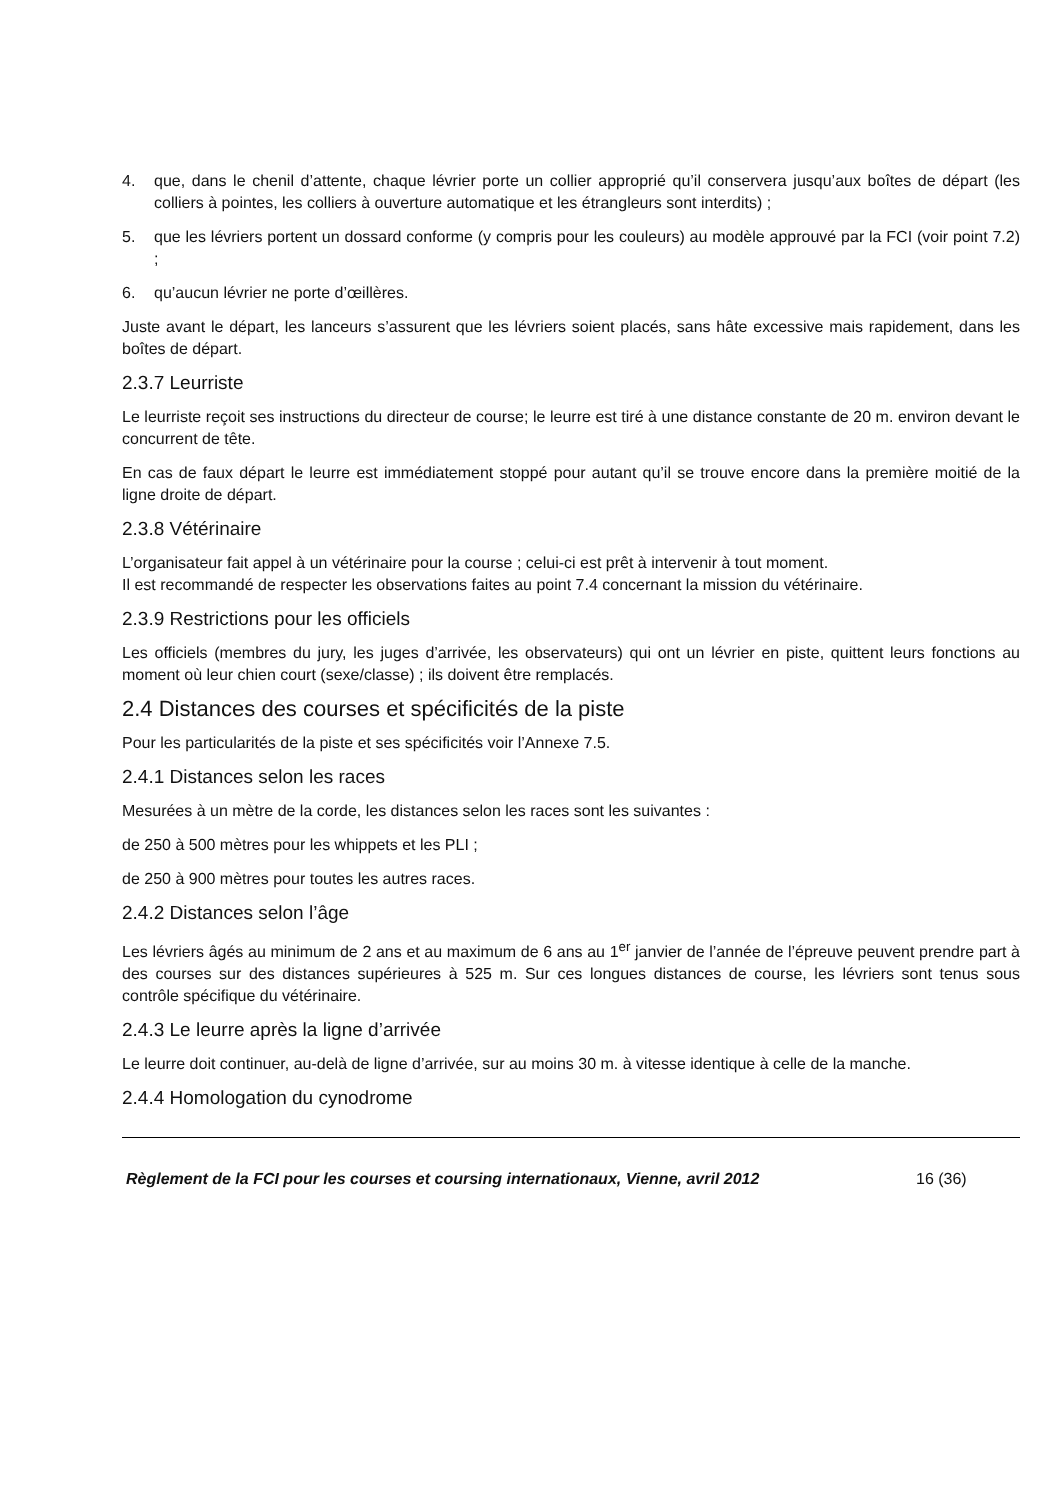4. que, dans le chenil d’attente, chaque lévrier porte un collier approprié qu’il conservera jusqu’aux boîtes de départ (les colliers à pointes, les colliers à ouverture automatique et les étrangleurs sont interdits) ;
5. que les lévriers portent un dossard conforme (y compris pour les couleurs) au modèle approuvé par la FCI (voir point 7.2) ;
6. qu’aucun lévrier ne porte d’œillères.
Juste avant le départ, les lanceurs s’assurent que les lévriers soient placés, sans hâte excessive mais rapidement, dans les boîtes de départ.
2.3.7 Leurriste
Le leurriste reçoit ses instructions du directeur de course; le leurre est tiré à une distance constante de 20 m. environ devant le concurrent de tête.
En cas de faux départ le leurre est immédiatement stoppé pour autant qu’il se trouve encore dans la première moitié de la ligne droite de départ.
2.3.8 Vétérinaire
L’organisateur fait appel à un vétérinaire pour la course ; celui-ci est prêt à intervenir à tout moment.
Il est recommandé de respecter les observations faites au point 7.4 concernant la mission du vétérinaire.
2.3.9 Restrictions pour les officiels
Les officiels (membres du jury, les juges d’arrivée, les observateurs) qui ont un lévrier en piste, quittent leurs fonctions au moment où leur chien court (sexe/classe) ; ils doivent être remplacés.
2.4 Distances des courses et spécificités de la piste
Pour les particularités de la piste et ses spécificités voir l’Annexe 7.5.
2.4.1 Distances selon les races
Mesurées à un mètre de la corde, les distances selon les races sont les suivantes :
de 250 à 500 mètres pour les whippets et les PLI ;
de 250 à 900 mètres pour toutes les autres races.
2.4.2 Distances selon l’âge
Les lévriers âgés au minimum de 2 ans et au maximum de 6 ans au 1<sup>er</sup> janvier de l’année de l’épreuve peuvent prendre part à des courses sur des distances supérieures à 525 m. Sur ces longues distances de course, les lévriers sont tenus sous contrôle spécifique du vétérinaire.
2.4.3 Le leurre après la ligne d’arrivée
Le leurre doit continuer, au-delà de ligne d’arrivée, sur au moins 30 m. à vitesse identique à celle de la manche.
2.4.4 Homologation du cynodrome
Règlement de la FCI pour les courses et coursing internationaux, Vienne, avril 2012 16 (36)